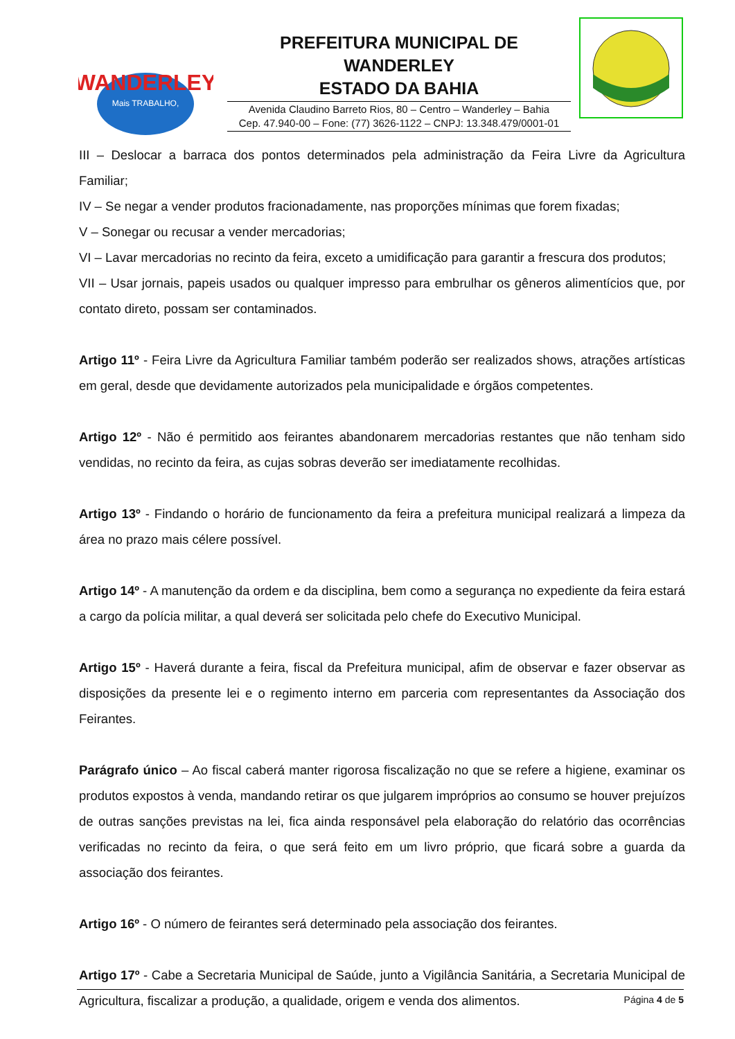WANDERLEY
Mais TRABALHO,
PREFEITURA MUNICIPAL DE WANDERLEY
ESTADO DA BAHIA
Avenida Claudino Barreto Rios, 80 – Centro – Wanderley – Bahia
Cep. 47.940-00 – Fone: (77) 3626-1122 – CNPJ: 13.348.479/0001-01
III – Deslocar a barraca dos pontos determinados pela administração da Feira Livre da Agricultura Familiar;
IV – Se negar a vender produtos fracionadamente, nas proporções mínimas que forem fixadas;
V – Sonegar ou recusar a vender mercadorias;
VI – Lavar mercadorias no recinto da feira, exceto a umidificação para garantir a frescura dos produtos;
VII – Usar jornais, papeis usados ou qualquer impresso para embrulhar os gêneros alimentícios que, por contato direto, possam ser contaminados.
Artigo 11º - Feira Livre da Agricultura Familiar também poderão ser realizados shows, atrações artísticas em geral, desde que devidamente autorizados pela municipalidade e órgãos competentes.
Artigo 12º - Não é permitido aos feirantes abandonarem mercadorias restantes que não tenham sido vendidas, no recinto da feira, as cujas sobras deverão ser imediatamente recolhidas.
Artigo 13º - Findando o horário de funcionamento da feira a prefeitura municipal realizará a limpeza da área no prazo mais célere possível.
Artigo 14º - A manutenção da ordem e da disciplina, bem como a segurança no expediente da feira estará a cargo da polícia militar, a qual deverá ser solicitada pelo chefe do Executivo Municipal.
Artigo 15º - Haverá durante a feira, fiscal da Prefeitura municipal, afim de observar e fazer observar as disposições da presente lei e o regimento interno em parceria com representantes da Associação dos Feirantes.
Parágrafo único – Ao fiscal caberá manter rigorosa fiscalização no que se refere a higiene, examinar os produtos expostos à venda, mandando retirar os que julgarem impróprios ao consumo se houver prejuízos de outras sanções previstas na lei, fica ainda responsável pela elaboração do relatório das ocorrências verificadas no recinto da feira, o que será feito em um livro próprio, que ficará sobre a guarda da associação dos feirantes.
Artigo 16º - O número de feirantes será determinado pela associação dos feirantes.
Artigo 17º - Cabe a Secretaria Municipal de Saúde, junto a Vigilância Sanitária, a Secretaria Municipal de Agricultura, fiscalizar a produção, a qualidade, origem e venda dos alimentos.
Página 4 de 5